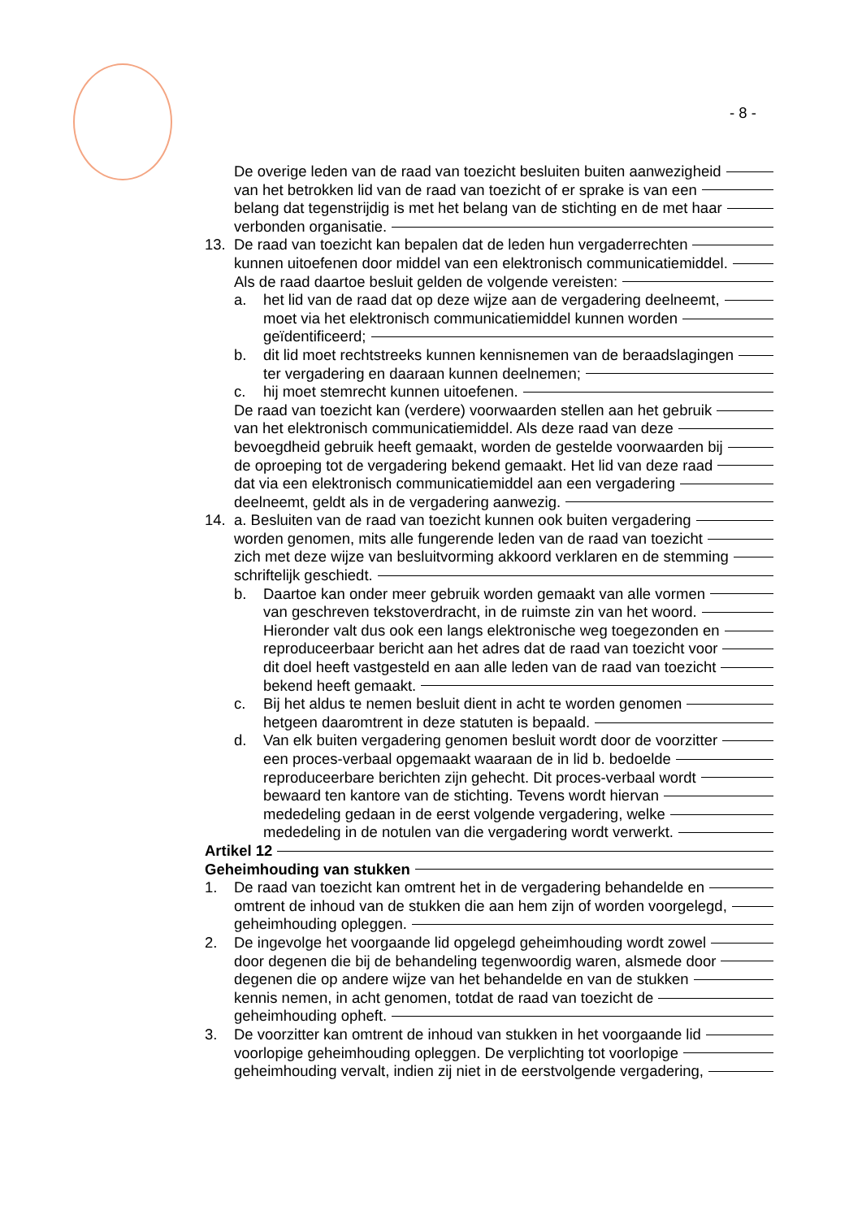- 8 -
De overige leden van de raad van toezicht besluiten buiten aanwezigheid
van het betrokken lid van de raad van toezicht of er sprake is van een
belang dat tegenstrijdig is met het belang van de stichting en de met haar
verbonden organisatie.
13. De raad van toezicht kan bepalen dat de leden hun vergaderrechten
kunnen uitoefenen door middel van een elektronisch communicatiemiddel.
Als de raad daartoe besluit gelden de volgende vereisten:
a. het lid van de raad dat op deze wijze aan de vergadering deelneemt,
moet via het elektronisch communicatiemiddel kunnen worden
geïdentificeerd;
b. dit lid moet rechtstreeks kunnen kennisnemen van de beraadslagingen
ter vergadering en daaraan kunnen deelnemen;
c. hij moet stemrecht kunnen uitoefenen.
De raad van toezicht kan (verdere) voorwaarden stellen aan het gebruik
van het elektronisch communicatiemiddel. Als deze raad van deze
bevoegdheid gebruik heeft gemaakt, worden de gestelde voorwaarden bij
de oproeping tot de vergadering bekend gemaakt. Het lid van deze raad
dat via een elektronisch communicatiemiddel aan een vergadering
deelneemt, geldt als in de vergadering aanwezig.
14. a. Besluiten van de raad van toezicht kunnen ook buiten vergadering
worden genomen, mits alle fungerende leden van de raad van toezicht
zich met deze wijze van besluitvorming akkoord verklaren en de stemming
schriftelijk geschiedt.
b. Daartoe kan onder meer gebruik worden gemaakt van alle vormen
van geschreven tekstoverdracht, in de ruimste zin van het woord.
Hieronder valt dus ook een langs elektronische weg toegezonden en
reproduceerbaar bericht aan het adres dat de raad van toezicht voor
dit doel heeft vastgesteld en aan alle leden van de raad van toezicht
bekend heeft gemaakt.
c. Bij het aldus te nemen besluit dient in acht te worden genomen
hetgeen daaromtrent in deze statuten is bepaald.
d. Van elk buiten vergadering genomen besluit wordt door de voorzitter
een proces-verbaal opgemaakt waaraan de in lid b. bedoelde
reproduceerbare berichten zijn gehecht. Dit proces-verbaal wordt
bewaard ten kantore van de stichting. Tevens wordt hiervan
mededeling gedaan in de eerst volgende vergadering, welke
mededeling in de notulen van die vergadering wordt verwerkt.
Artikel 12
Geheimhouding van stukken
1. De raad van toezicht kan omtrent het in de vergadering behandelde en
omtrent de inhoud van de stukken die aan hem zijn of worden voorgelegd,
geheimhouding opleggen.
2. De ingevolge het voorgaande lid opgelegd geheimhouding wordt zowel
door degenen die bij de behandeling tegenwoordig waren, alsmede door
degenen die op andere wijze van het behandelde en van de stukken
kennis nemen, in acht genomen, totdat de raad van toezicht de
geheimhouding opheft.
3. De voorzitter kan omtrent de inhoud van stukken in het voorgaande lid
voorlopige geheimhouding opleggen. De verplichting tot voorlopige
geheimhouding vervalt, indien zij niet in de eerstvolgende vergadering,